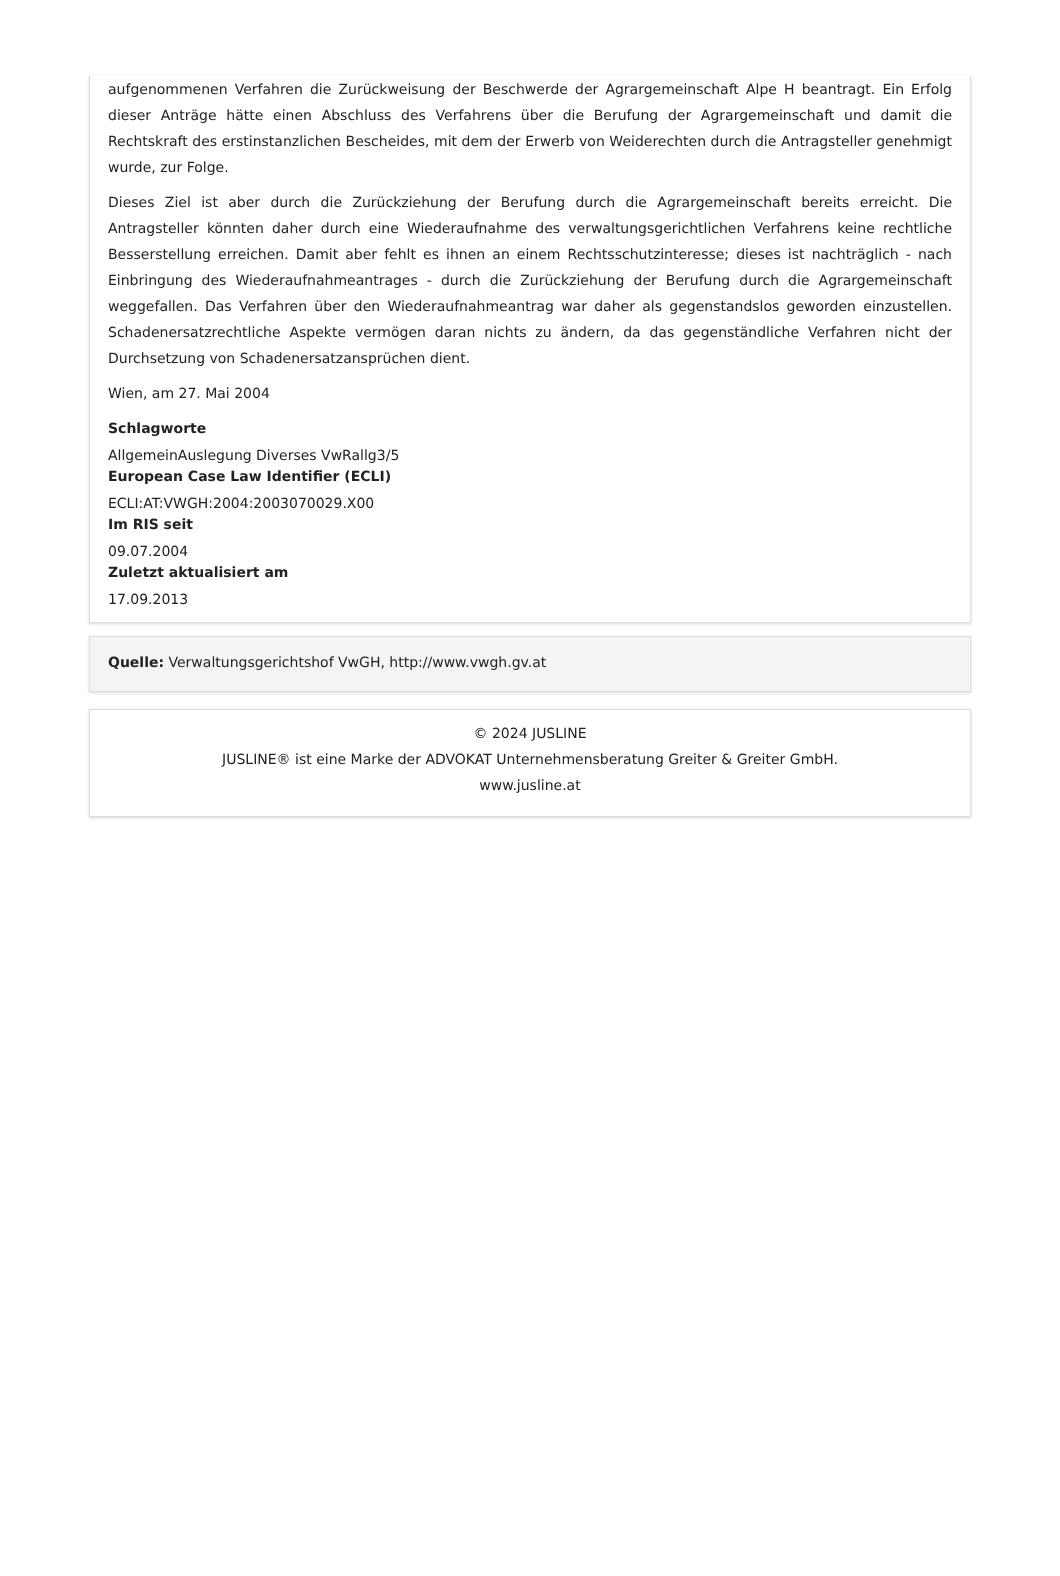aufgenommenen Verfahren die Zurückweisung der Beschwerde der Agrargemeinschaft Alpe H beantragt. Ein Erfolg dieser Anträge hätte einen Abschluss des Verfahrens über die Berufung der Agrargemeinschaft und damit die Rechtskraft des erstinstanzlichen Bescheides, mit dem der Erwerb von Weiderechten durch die Antragsteller genehmigt wurde, zur Folge.
Dieses Ziel ist aber durch die Zurückziehung der Berufung durch die Agrargemeinschaft bereits erreicht. Die Antragsteller könnten daher durch eine Wiederaufnahme des verwaltungsgerichtlichen Verfahrens keine rechtliche Besserstellung erreichen. Damit aber fehlt es ihnen an einem Rechtsschutzinteresse; dieses ist nachträglich - nach Einbringung des Wiederaufnahmeantrages - durch die Zurückziehung der Berufung durch die Agrargemeinschaft weggefallen. Das Verfahren über den Wiederaufnahmeantrag war daher als gegenstandslos geworden einzustellen. Schadenersatzrechtliche Aspekte vermögen daran nichts zu ändern, da das gegenständliche Verfahren nicht der Durchsetzung von Schadenersatzansprüchen dient.
Wien, am 27. Mai 2004
Schlagworte
AllgemeinAuslegung Diverses VwRallg3/5
European Case Law Identifier (ECLI)
ECLI:AT:VWGH:2004:2003070029.X00
Im RIS seit
09.07.2004
Zuletzt aktualisiert am
17.09.2013
Quelle: Verwaltungsgerichtshof VwGH, http://www.vwgh.gv.at
© 2024 JUSLINE
JUSLINE® ist eine Marke der ADVOKAT Unternehmensberatung Greiter & Greiter GmbH.
www.jusline.at